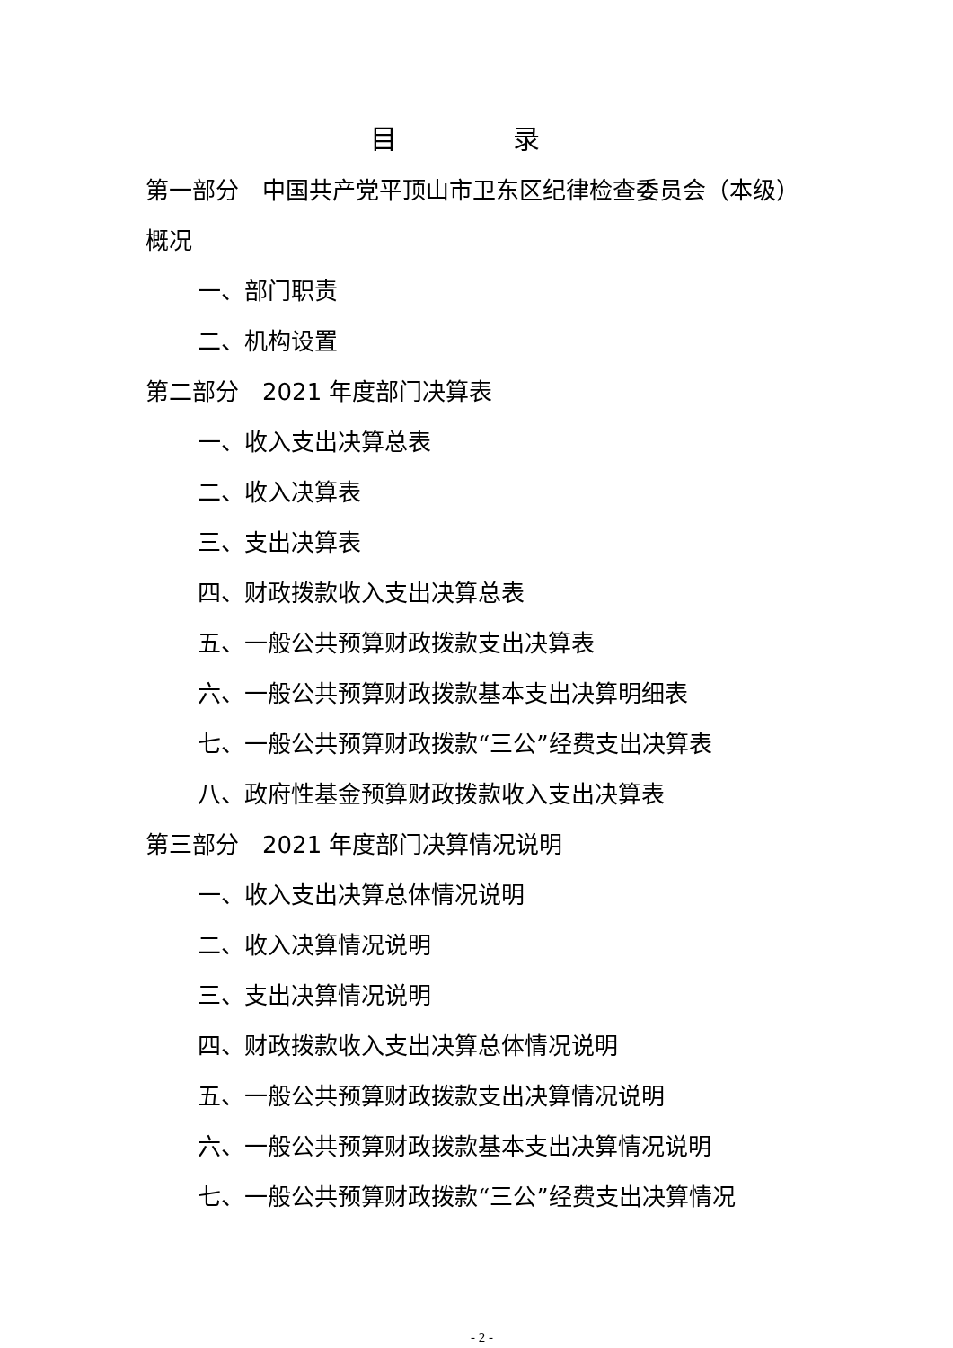目 录
第一部分　中国共产党平顶山市卫东区纪律检查委员会（本级）概况
一、部门职责
二、机构设置
第二部分　2021 年度部门决算表
一、收入支出决算总表
二、收入决算表
三、支出决算表
四、财政拨款收入支出决算总表
五、一般公共预算财政拨款支出决算表
六、一般公共预算财政拨款基本支出决算明细表
七、一般公共预算财政拨款“三公”经费支出决算表
八、政府性基金预算财政拨款收入支出决算表
第三部分　2021 年度部门决算情况说明
一、收入支出决算总体情况说明
二、收入决算情况说明
三、支出决算情况说明
四、财政拨款收入支出决算总体情况说明
五、一般公共预算财政拨款支出决算情况说明
六、一般公共预算财政拨款基本支出决算情况说明
七、一般公共预算财政拨款“三公”经费支出决算情况
- 2 -